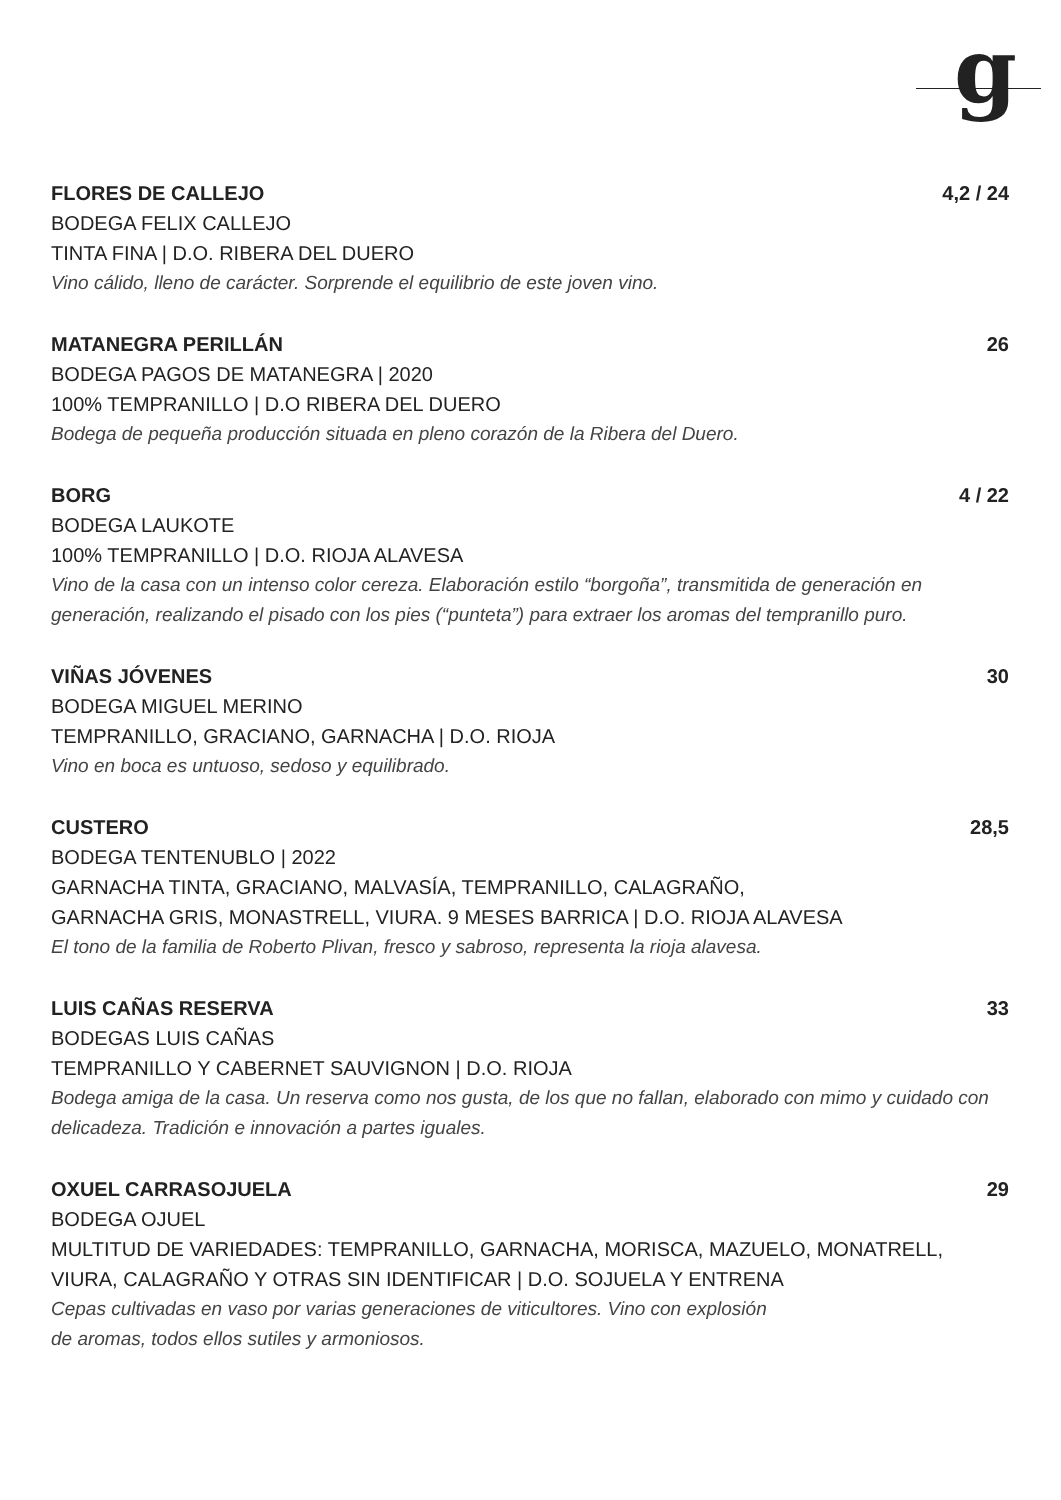g
FLORES DE CALLEJO 4,2 / 24
BODEGA FELIX CALLEJO
TINTA FINA | D.O. RIBERA DEL DUERO
Vino cálido, lleno de carácter. Sorprende el equilibrio de este joven vino.
MATANEGRA PERILLÁN 26
BODEGA PAGOS DE MATANEGRA | 2020
100% TEMPRANILLO | D.O RIBERA DEL DUERO
Bodega de pequeña producción situada en pleno corazón de la Ribera del Duero.
BORG 4 / 22
BODEGA LAUKOTE
100% TEMPRANILLO | D.O. RIOJA ALAVESA
Vino de la casa con un intenso color cereza. Elaboración estilo “borgoña”, transmitida de generación en generación, realizando el pisado con los pies (“punteta”) para extraer los aromas del tempranillo puro.
VIÑAS JÓVENES 30
BODEGA MIGUEL MERINO
TEMPRANILLO, GRACIANO, GARNACHA | D.O. RIOJA
Vino en boca es untuoso, sedoso y equilibrado.
CUSTERO 28,5
BODEGA TENTENUBLO | 2022
GARNACHA TINTA, GRACIANO, MALVASÍA, TEMPRANILLO, CALAGRAÑO,
GARNACHA GRIS, MONASTRELL, VIURA. 9 MESES BARRICA | D.O. RIOJA ALAVESA
El tono de la familia de Roberto Plivan, fresco y sabroso, representa la rioja alavesa.
LUIS CAÑAS RESERVA 33
BODEGAS LUIS CAÑAS
TEMPRANILLO Y CABERNET SAUVIGNON | D.O. RIOJA
Bodega amiga de la casa. Un reserva como nos gusta, de los que no fallan, elaborado con mimo y cuidado con delicadeza. Tradición e innovación a partes iguales.
OXUEL CARRASOJUELA 29
BODEGA OJUEL
MULTITUD DE VARIEDADES: TEMPRANILLO, GARNACHA, MORISCA, MAZUELO, MONATRELL, VIURA, CALAGRAÑO Y OTRAS SIN IDENTIFICAR | D.O. SOJUELA Y ENTRENA
Cepas cultivadas en vaso por varias generaciones de viticultores. Vino con explosión
de aromas, todos ellos sutiles y armoniosos.